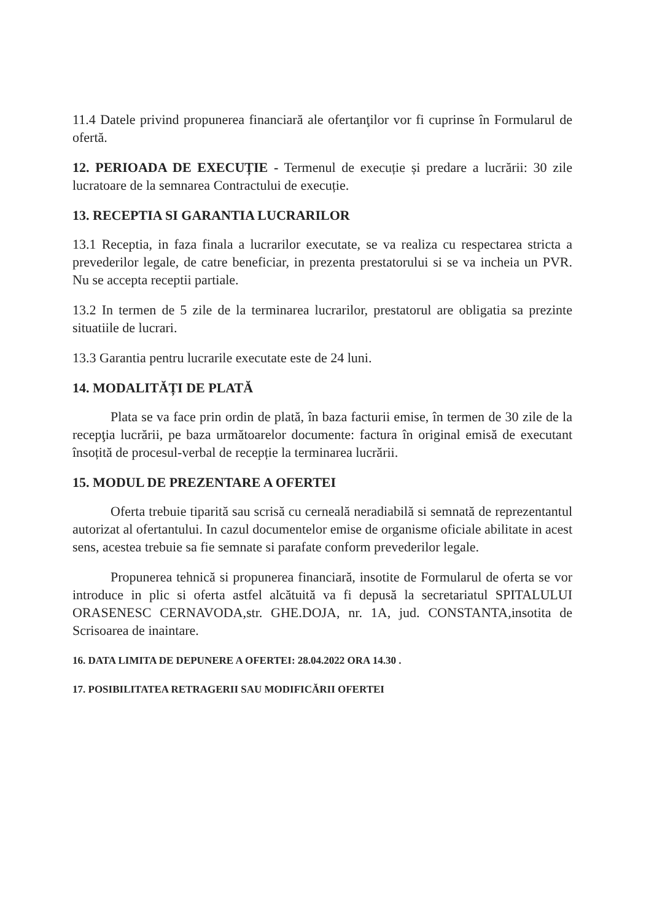11.4 Datele privind propunerea financiară ale ofertanţilor vor fi cuprinse în Formularul de ofertă.
12. PERIOADA DE EXECUȚIE - Termenul de execuție și predare a lucrării: 30 zile lucratoare de la semnarea Contractului de execuție.
13. RECEPTIA SI GARANTIA LUCRARILOR
13.1 Receptia, in faza finala a lucrarilor executate, se va realiza cu respectarea stricta a prevederilor legale, de catre beneficiar, in prezenta prestatorului si se va incheia un PVR. Nu se accepta receptii partiale.
13.2 In termen de 5 zile de la terminarea lucrarilor, prestatorul are obligatia sa prezinte situatiile de lucrari.
13.3 Garantia pentru lucrarile executate este de 24 luni.
14. MODALITĂȚI DE PLATĂ
Plata se va face prin ordin de plată, în baza facturii emise, în termen de 30 zile de la recepţia lucrării, pe baza următoarelor documente: factura în original emisă de executant însoțită de procesul-verbal de recepție la terminarea lucrării.
15. MODUL DE PREZENTARE A OFERTEI
Oferta trebuie tiparită sau scrisă cu cerneală neradiabilă si semnată de reprezentantul autorizat al ofertantului. In cazul documentelor emise de organisme oficiale abilitate in acest sens, acestea trebuie sa fie semnate si parafate conform prevederilor legale.
Propunerea tehnică si propunerea financiară, insotite de Formularul de oferta se vor introduce in plic si oferta astfel alcătuită va fi depusă la secretariatul SPITALULUI ORASENESC CERNAVODA,str. GHE.DOJA, nr. 1A, jud. CONSTANTA,insotita de Scrisoarea de inaintare.
16. DATA LIMITA DE DEPUNERE A OFERTEI: 28.04.2022 ORA 14.30 .
17. POSIBILITATEA RETRAGERII SAU MODIFICĂRII OFERTEI